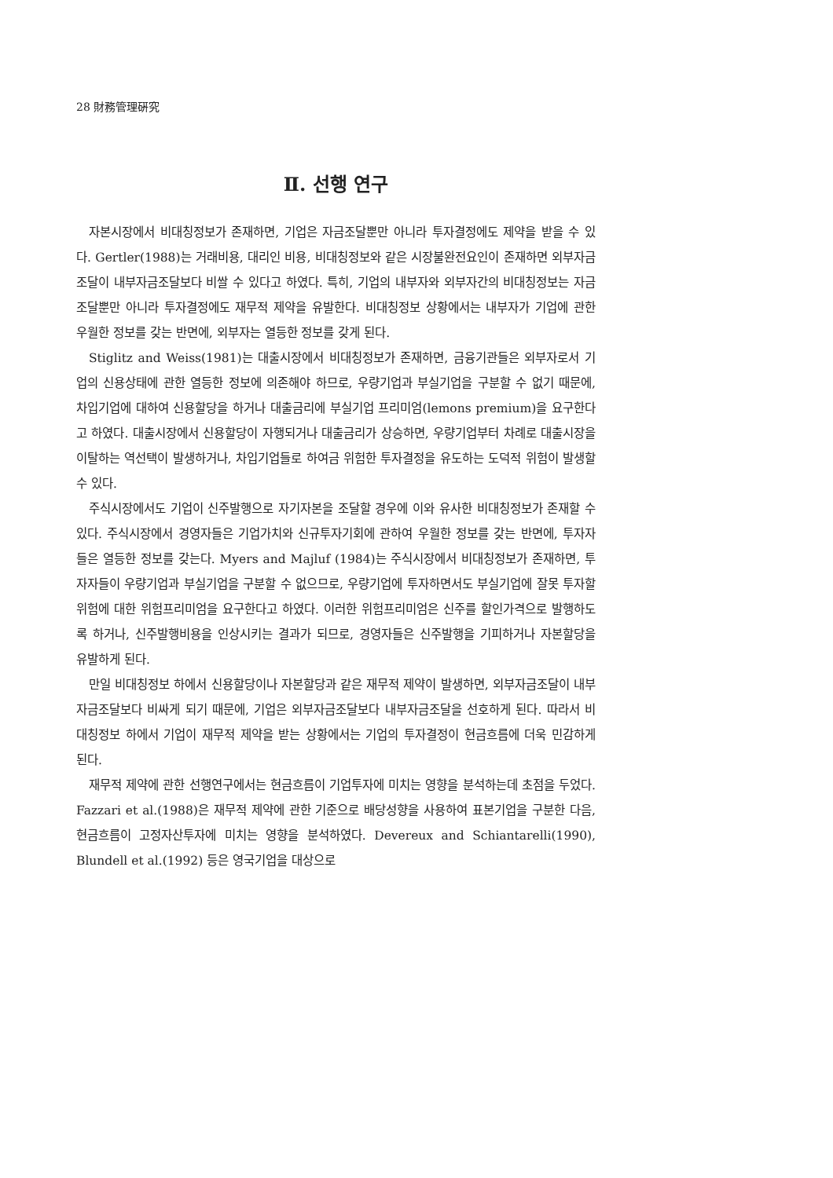28 財務管理硏究
Ⅱ. 선행 연구
자본시장에서 비대칭정보가 존재하면, 기업은 자금조달뿐만 아니라 투자결정에도 제약을 받을 수 있다. Gertler(1988)는 거래비용, 대리인 비용, 비대칭정보와 같은 시장불완전요인이 존재하면 외부자금조달이 내부자금조달보다 비쌀 수 있다고 하였다. 특히, 기업의 내부자와 외부자간의 비대칭정보는 자금조달뿐만 아니라 투자결정에도 재무적 제약을 유발한다. 비대칭정보 상황에서는 내부자가 기업에 관한 우월한 정보를 갖는 반면에, 외부자는 열등한 정보를 갖게 된다.
Stiglitz and Weiss(1981)는 대출시장에서 비대칭정보가 존재하면, 금융기관들은 외부자로서 기업의 신용상태에 관한 열등한 정보에 의존해야 하므로, 우량기업과 부실기업을 구분할 수 없기 때문에, 차입기업에 대하여 신용할당을 하거나 대출금리에 부실기업 프리미엄(lemons premium)을 요구한다고 하였다. 대출시장에서 신용할당이 자행되거나 대출금리가 상승하면, 우량기업부터 차례로 대출시장을 이탈하는 역선택이 발생하거나, 차입기업들로 하여금 위험한 투자결정을 유도하는 도덕적 위험이 발생할 수 있다.
주식시장에서도 기업이 신주발행으로 자기자본을 조달할 경우에 이와 유사한 비대칭정보가 존재할 수 있다. 주식시장에서 경영자들은 기업가치와 신규투자기회에 관하여 우월한 정보를 갖는 반면에, 투자자들은 열등한 정보를 갖는다. Myers and Majluf (1984)는 주식시장에서 비대칭정보가 존재하면, 투자자들이 우량기업과 부실기업을 구분할 수 없으므로, 우량기업에 투자하면서도 부실기업에 잘못 투자할 위험에 대한 위험프리미엄을 요구한다고 하였다. 이러한 위험프리미엄은 신주를 할인가격으로 발행하도록 하거나, 신주발행비용을 인상시키는 결과가 되므로, 경영자들은 신주발행을 기피하거나 자본할당을 유발하게 된다.
만일 비대칭정보 하에서 신용할당이나 자본할당과 같은 재무적 제약이 발생하면, 외부자금조달이 내부자금조달보다 비싸게 되기 때문에, 기업은 외부자금조달보다 내부자금조달을 선호하게 된다. 따라서 비대칭정보 하에서 기업이 재무적 제약을 받는 상황에서는 기업의 투자결정이 현금흐름에 더욱 민감하게 된다.
재무적 제약에 관한 선행연구에서는 현금흐름이 기업투자에 미치는 영향을 분석하는데 초점을 두었다. Fazzari et al.(1988)은 재무적 제약에 관한 기준으로 배당성향을 사용하여 표본기업을 구분한 다음, 현금흐름이 고정자산투자에 미치는 영향을 분석하였다. Devereux and Schiantarelli(1990), Blundell et al.(1992) 등은 영국기업을 대상으로